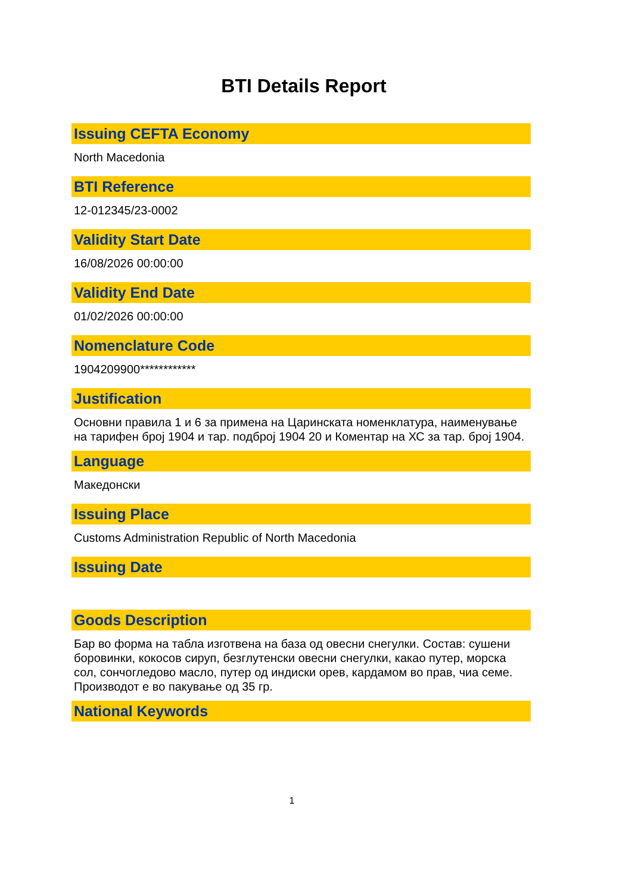BTI Details Report
Issuing CEFTA Economy
North Macedonia
BTI Reference
12-012345/23-0002
Validity Start Date
16/08/2026 00:00:00
Validity End Date
01/02/2026 00:00:00
Nomenclature Code
1904209900************
Justification
Основни правила 1 и 6 за примена на Царинската номенклатура, наименување на тарифен број 1904 и тар. подброј 1904 20 и Коментар на ХС за тар. број 1904.
Language
Македонски
Issuing Place
Customs Administration Republic of North Macedonia
Issuing Date
Goods Description
Бар во форма на табла изготвена на база од овесни снегулки. Состав: сушени боровинки, кокосов сируп, безглутенски овесни снегулки, какао путер, морска сол, сончогледово масло, путер од индиски орев, кардамом во прав, чиа семе. Производот е во пакување од 35 гр.
National Keywords
1